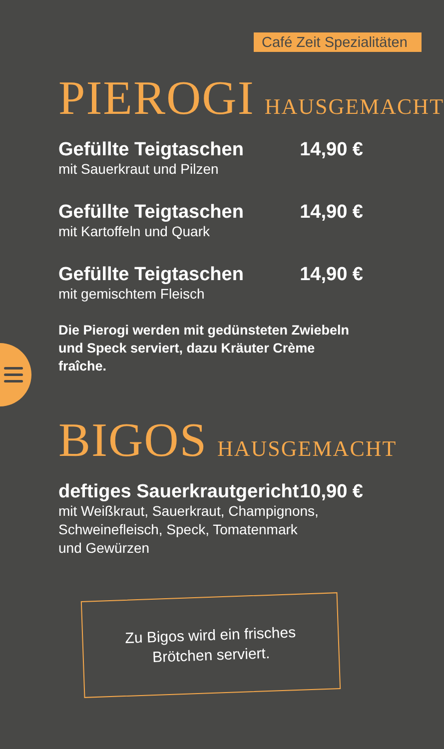Café Zeit Spezialitäten
PIEROGI HAUSGEMACHT
Gefüllte Teigtaschen 14,90 €
mit Sauerkraut und Pilzen
Gefüllte Teigtaschen 14,90 €
mit Kartoffeln und Quark
Gefüllte Teigtaschen 14,90 €
mit gemischtem Fleisch
Die Pierogi werden mit gedünsteten Zwiebeln und Speck serviert, dazu Kräuter Crème fraîche.
BIGOS HAUSGEMACHT
deftiges Sauerkrautgericht 10,90 €
mit Weißkraut, Sauerkraut, Champignons,
Schweinefleisch, Speck, Tomatenmark
und Gewürzen
Zu Bigos wird ein frisches
Brötchen serviert.